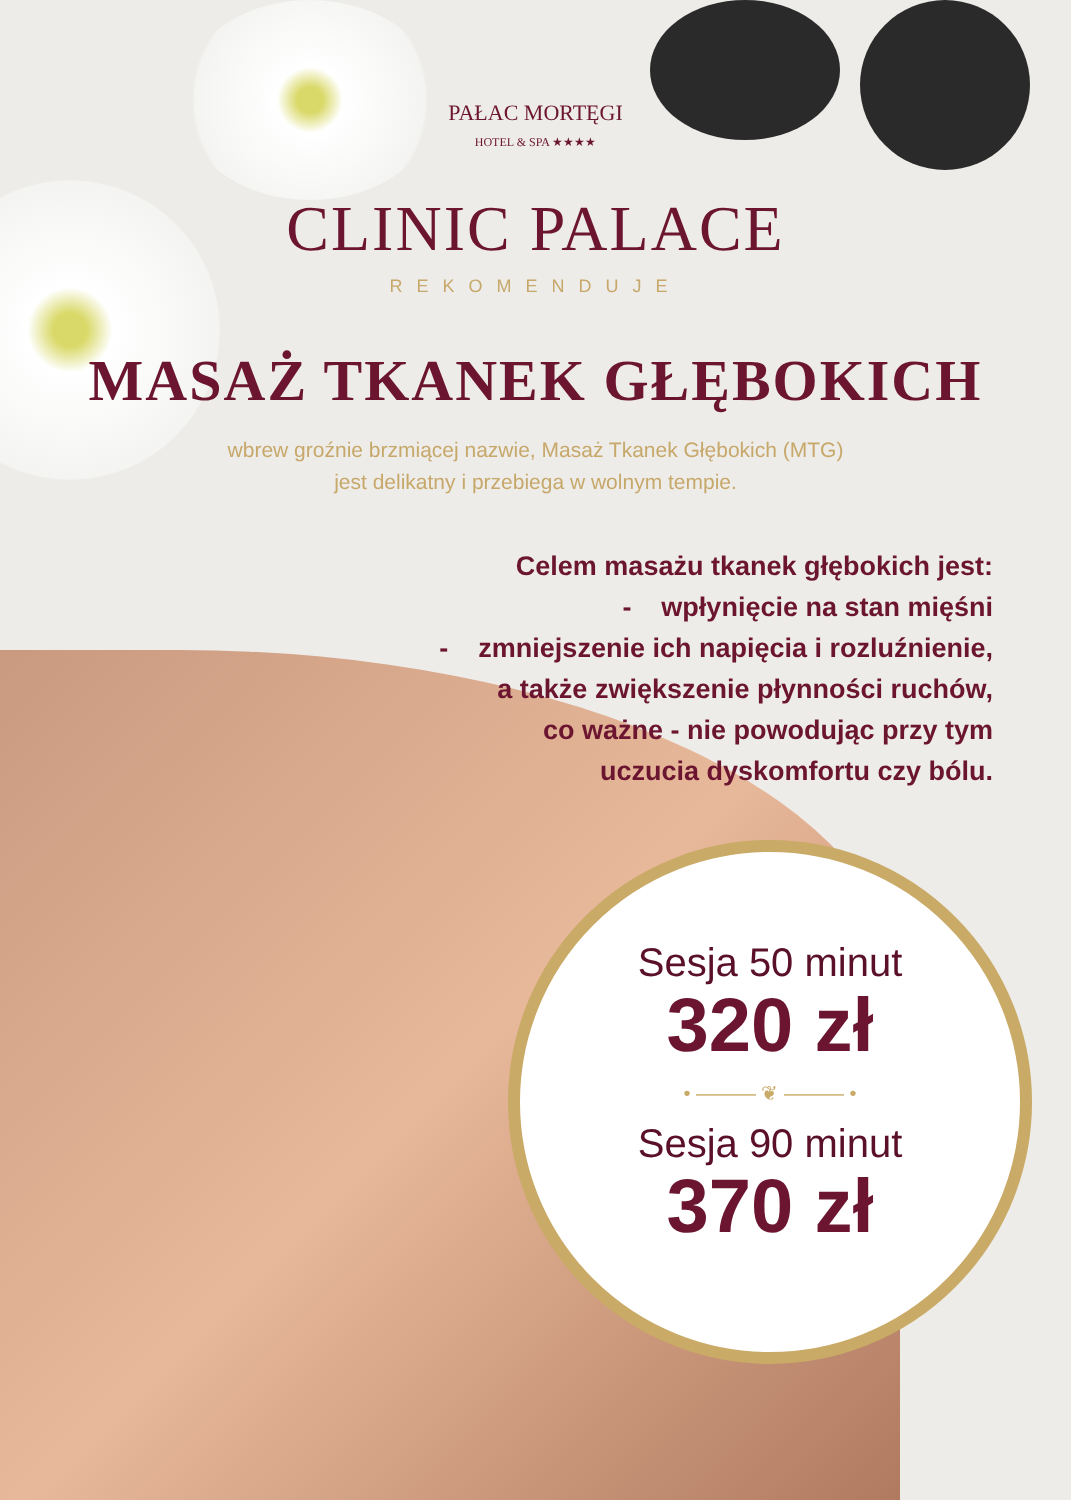PAŁAC MORTĘGI
HOTEL & SPA ★★★★
CLINIC PALACE
REKOMENDUJE
MASAŻ TKANEK GŁĘBOKICH
wbrew groźnie brzmiącej nazwie, Masaż Tkanek Głębokich (MTG)
jest delikatny i przebiega w wolnym tempie.
Celem masażu tkanek głębokich jest:
- wpłynięcie na stan mięśni
- zmniejszenie ich napięcia i rozluźnienie,
a także zwiększenie płynności ruchów,
co ważne - nie powodując przy tym
uczucia dyskomfortu czy bólu.
Sesja 50 minut
320 zł
• ——— ❦ ——— •
Sesja 90 minut
370 zł